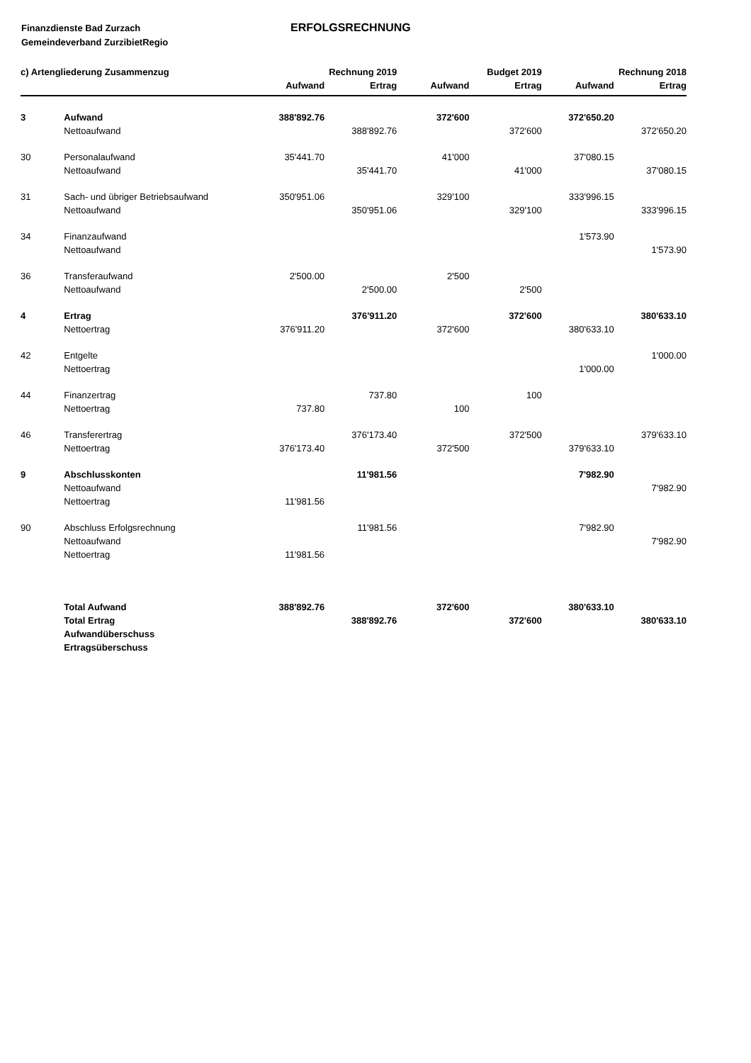Finanzdienste Bad Zurzach
Gemeindeverband ZurzibietRegio
ERFOLGSRECHNUNG
| c) Artengliederung Zusammenzug | | Rechnung 2019 | | Budget 2019 | | Rechnung 2018 | |
| --- | --- | --- | --- | --- | --- | --- | --- |
| | | Aufwand | Ertrag | Aufwand | Ertrag | Aufwand | Ertrag |
| 3 | Aufwand | 388'892.76 | | 372'600 | | 372'650.20 | |
| | Nettoaufwand | | 388'892.76 | | 372'600 | | 372'650.20 |
| 30 | Personalaufwand | 35'441.70 | | 41'000 | | 37'080.15 | |
| | Nettoaufwand | | 35'441.70 | | 41'000 | | 37'080.15 |
| 31 | Sach- und übriger Betriebsaufwand | 350'951.06 | | 329'100 | | 333'996.15 | |
| | Nettoaufwand | | 350'951.06 | | 329'100 | | 333'996.15 |
| 34 | Finanzaufwand | | | | | 1'573.90 | |
| | Nettoaufwand | | | | | | 1'573.90 |
| 36 | Transferaufwand | 2'500.00 | | 2'500 | | | |
| | Nettoaufwand | | 2'500.00 | | 2'500 | | |
| 4 | Ertrag | | 376'911.20 | | 372'600 | | 380'633.10 |
| | Nettoertrag | 376'911.20 | | 372'600 | | 380'633.10 | |
| 42 | Entgelte | | | | | | 1'000.00 |
| | Nettoertrag | | | | | 1'000.00 | |
| 44 | Finanzertrag | | 737.80 | | 100 | | |
| | Nettoertrag | 737.80 | | 100 | | | |
| 46 | Transferertrag | | 376'173.40 | | 372'500 | | 379'633.10 |
| | Nettoertrag | 376'173.40 | | 372'500 | | 379'633.10 | |
| 9 | Abschlusskonten | | 11'981.56 | | | 7'982.90 | |
| | Nettoaufwand | | | | | | 7'982.90 |
| | Nettoertrag | 11'981.56 | | | | | |
| 90 | Abschluss Erfolgsrechnung | | 11'981.56 | | | 7'982.90 | |
| | Nettoaufwand | | | | | | 7'982.90 |
| | Nettoertrag | 11'981.56 | | | | | |
| | Total Aufwand | 388'892.76 | | 372'600 | | 380'633.10 | |
| | Total Ertrag | | 388'892.76 | | 372'600 | | 380'633.10 |
| | Aufwandüberschuss | | | | | | |
| | Ertragsüberschuss | | | | | | |